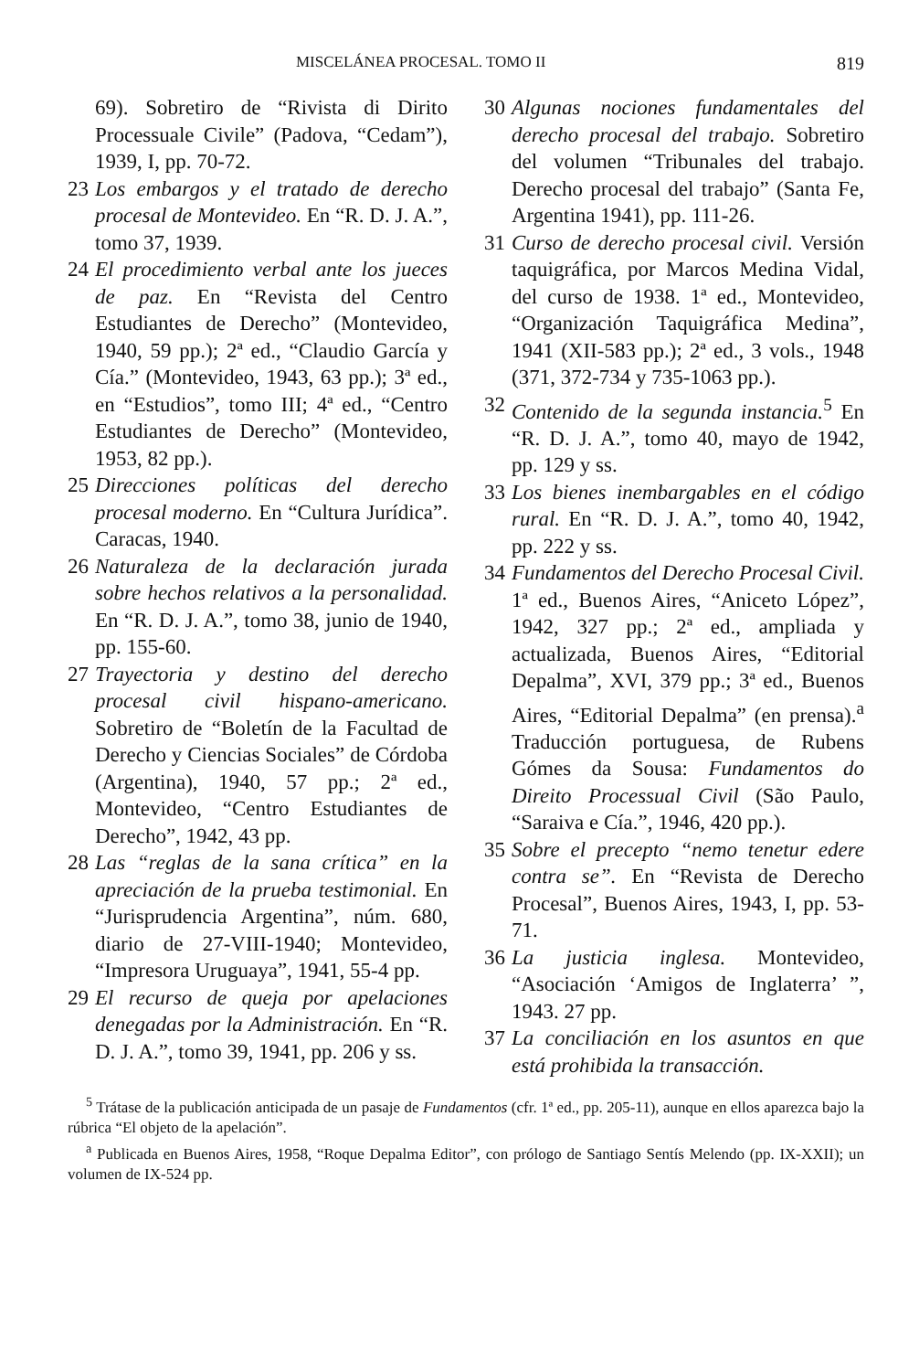MISCELÁNEA PROCESAL. TOMO II 819
69). Sobretiro de “Rivista di Dirito Processuale Civile” (Padova, “Cedam”), 1939, I, pp. 70-72.
23 Los embargos y el tratado de derecho procesal de Montevideo. En “R. D. J. A.”, tomo 37, 1939.
24 El procedimiento verbal ante los jueces de paz. En “Revista del Centro Estudiantes de Derecho” (Montevideo, 1940, 59 pp.); 2ª ed., “Claudio García y Cía.” (Montevideo, 1943, 63 pp.); 3ª ed., en “Estudios”, tomo III; 4ª ed., “Centro Estudiantes de Derecho” (Montevideo, 1953, 82 pp.).
25 Direcciones políticas del derecho procesal moderno. En “Cultura Jurídica”. Caracas, 1940.
26 Naturaleza de la declaración jurada sobre hechos relativos a la personalidad. En “R. D. J. A.”, tomo 38, junio de 1940, pp. 155-60.
27 Trayectoria y destino del derecho procesal civil hispano-americano. Sobretiro de “Boletín de la Facultad de Derecho y Ciencias Sociales” de Córdoba (Argentina), 1940, 57 pp.; 2ª ed., Montevideo, “Centro Estudiantes de Derecho”, 1942, 43 pp.
28 Las “reglas de la sana crítica” en la apreciación de la prueba testimonial. En “Jurisprudencia Argentina”, núm. 680, diario de 27-VIII-1940; Montevideo, “Impresora Uruguaya”, 1941, 55-4 pp.
29 El recurso de queja por apelaciones denegadas por la Administración. En “R. D. J. A.”, tomo 39, 1941, pp. 206 y ss.
30 Algunas nociones fundamentales del derecho procesal del trabajo. Sobretiro del volumen “Tribunales del trabajo. Derecho procesal del trabajo” (Santa Fe, Argentina 1941), pp. 111-26.
31 Curso de derecho procesal civil. Versión taquigráfica, por Marcos Medina Vidal, del curso de 1938. 1ª ed., Montevideo, “Organización Taquigráfica Medina”, 1941 (XII-583 pp.); 2ª ed., 3 vols., 1948 (371, 372-734 y 735-1063 pp.).
32 Contenido de la segunda instancia.<sup>5</sup> En “R. D. J. A.”, tomo 40, mayo de 1942, pp. 129 y ss.
33 Los bienes inembargables en el código rural. En “R. D. J. A.”, tomo 40, 1942, pp. 222 y ss.
34 Fundamentos del Derecho Procesal Civil. 1ª ed., Buenos Aires, “Aniceto López”, 1942, 327 pp.; 2ª ed., ampliada y actualizada, Buenos Aires, “Editorial Depalma”, XVI, 379 pp.; 3ª ed., Buenos Aires, “Editorial Depalma” (en prensa).<sup>a</sup> Traducción portuguesa, de Rubens Gómes da Sousa: Fundamentos do Direito Processual Civil (São Paulo, “Saraiva e Cía.”, 1946, 420 pp.).
35 Sobre el precepto “nemo tenetur edere contra se”. En “Revista de Derecho Procesal”, Buenos Aires, 1943, I, pp. 53-71.
36 La justicia inglesa. Montevideo, “Asociación ‘Amigos de Inglaterra’ ”, 1943. 27 pp.
37 La conciliación en los asuntos en que está prohibida la transacción.
<sup>5</sup> Trátase de la publicación anticipada de un pasaje de Fundamentos (cfr. 1ª ed., pp. 205-11), aunque en ellos aparezca bajo la rúbrica “El objeto de la apelación”.
<sup>a</sup> Publicada en Buenos Aires, 1958, “Roque Depalma Editor”, con prólogo de Santiago Sentís Melendo (pp. IX-XXII); un volumen de IX-524 pp.